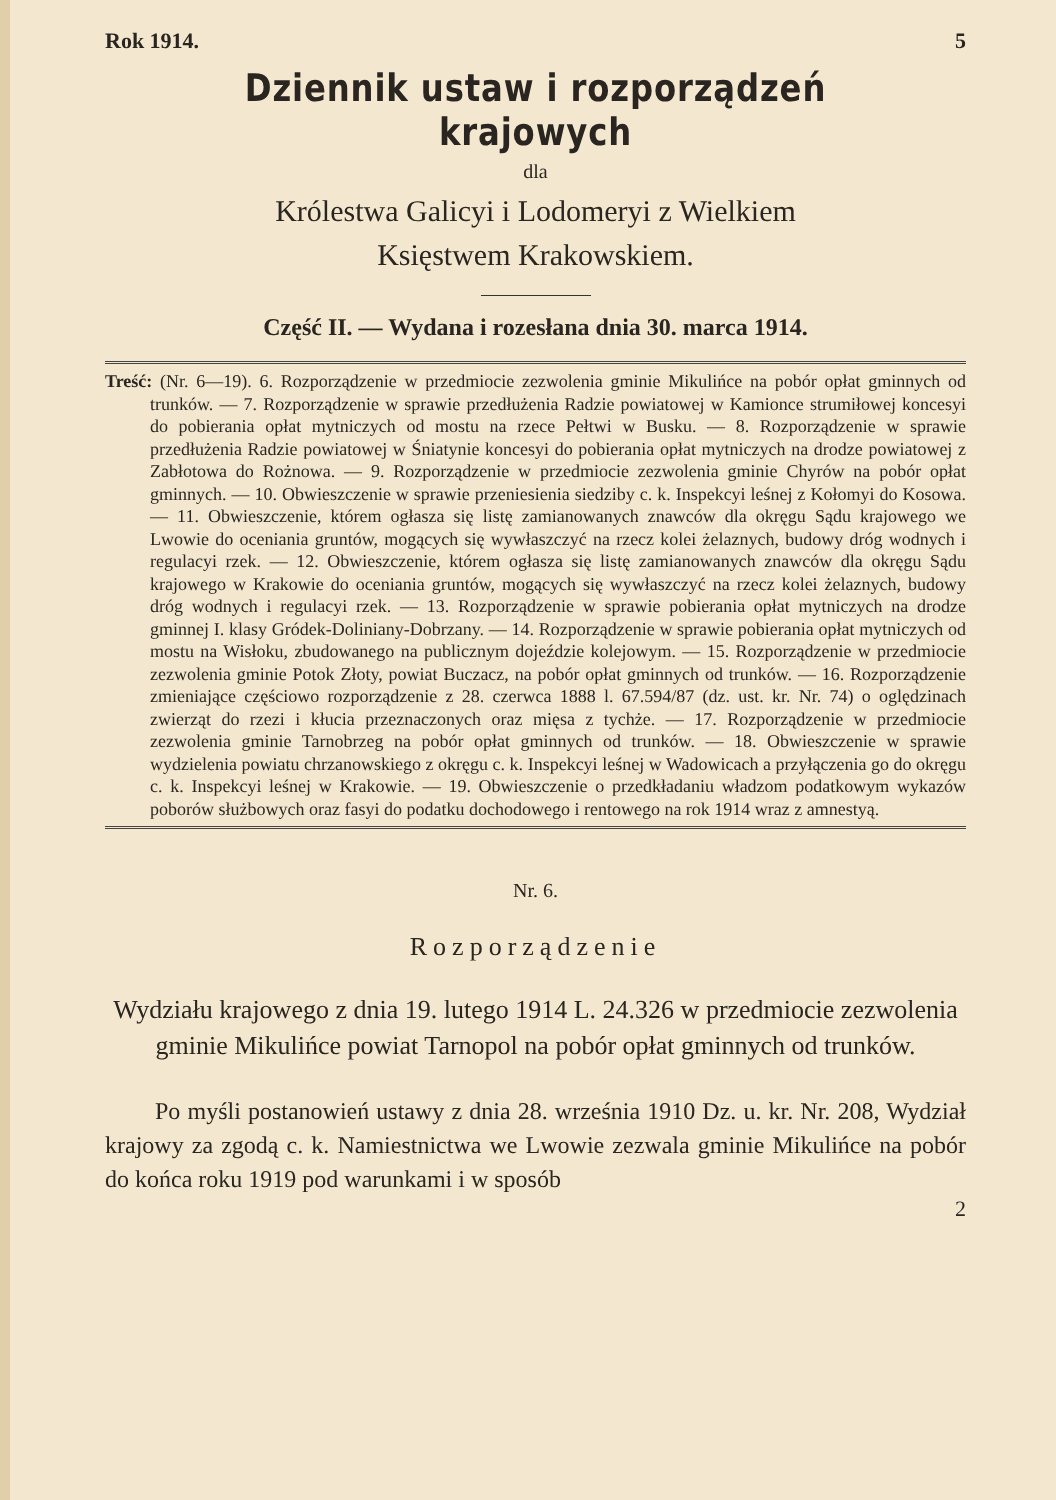Rok 1914. 5
Dziennik ustaw i rozporządzeń krajowych
dla
Królestwa Galicyi i Lodomeryi z Wielkiem
Księstwem Krakowskiem.
Część II. — Wydana i rozesłana dnia 30. marca 1914.
Treść: (Nr. 6—19). 6. Rozporządzenie w przedmiocie zezwolenia gminie Mikulińce na pobór opłat gminnych od trunków. — 7. Rozporządzenie w sprawie przedłużenia Radzie powiatowej w Kamionce strumiłowej koncesyi do pobierania opłat mytniczych od mostu na rzece Pełtwi w Busku. — 8. Rozporządzenie w sprawie przedłużenia Radzie powiatowej w Śniatynie koncesyi do pobierania opłat mytniczych na drodze powiatowej z Zabłotowa do Rożnowa. — 9. Rozporządzenie w przedmiocie zezwolenia gminie Chyrów na pobór opłat gminnych. — 10. Obwieszczenie w sprawie przeniesienia siedziby c. k. Inspekcyi leśnej z Kołomyi do Kosowa. — 11. Obwieszczenie, którem ogłasza się listę zamianowanych znawców dla okręgu Sądu krajowego we Lwowie do oceniania gruntów, mogących się wywłaszczyć na rzecz kolei żelaznych, budowy dróg wodnych i regulacyi rzek. — 12. Obwieszczenie, którem ogłasza się listę zamianowanych znawców dla okręgu Sądu krajowego w Krakowie do oceniania gruntów, mogących się wywłaszczyć na rzecz kolei żelaznych, budowy dróg wodnych i regulacyi rzek. — 13. Rozporządzenie w sprawie pobierania opłat mytniczych na drodze gminnej I. klasy Gródek-Doliniany-Dobrzany. — 14. Rozporządzenie w sprawie pobierania opłat mytniczych od mostu na Wisłoku, zbudowanego na publicznym dojeździe kolejowym. — 15. Rozporządzenie w przedmiocie zezwolenia gminie Potok Złoty, powiat Buczacz, na pobór opłat gminnych od trunków. — 16. Rozporządzenie zmieniające częściowo rozporządzenie z 28. czerwca 1888 l. 67.594/87 (dz. ust. kr. Nr. 74) o oględzinach zwierząt do rzezi i kłucia przeznaczonych oraz mięsa z tychże. — 17. Rozporządzenie w przedmiocie zezwolenia gminie Tarnobrzeg na pobór opłat gminnych od trunków. — 18. Obwieszczenie w sprawie wydzielenia powiatu chrzanowskiego z okręgu c. k. Inspekcyi leśnej w Wadowicach a przyłączenia go do okręgu c. k. Inspekcyi leśnej w Krakowie. — 19. Obwieszczenie o przedkładaniu władzom podatkowym wykazów poborów służbowych oraz fasyi do podatku dochodowego i rentowego na rok 1914 wraz z amnestyą.
Nr. 6.
Rozporządzenie
Wydziału krajowego z dnia 19. lutego 1914 L. 24.326 w przedmiocie zezwolenia gminie Mikulińce powiat Tarnopol na pobór opłat gminnych od trunków.
Po myśli postanowień ustawy z dnia 28. września 1910 Dz. u. kr. Nr. 208, Wydział krajowy za zgodą c. k. Namiestnictwa we Lwowie zezwala gminie Mikulińce na pobór do końca roku 1919 pod warunkami i w sposób
2